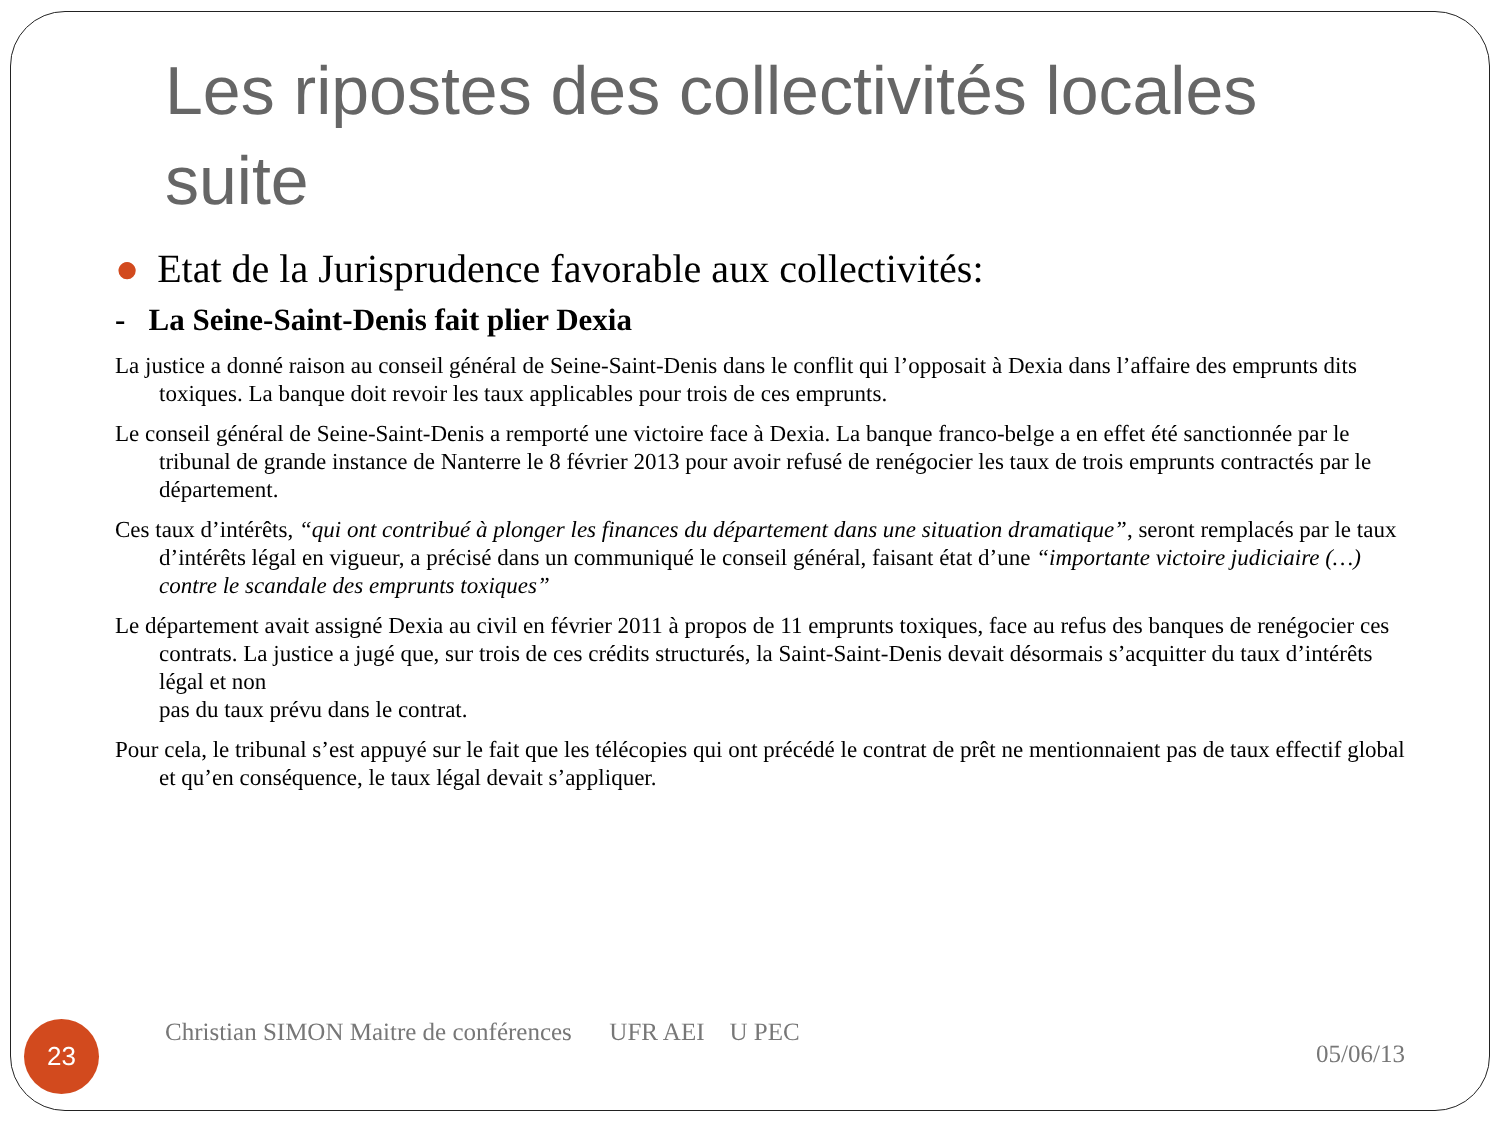Les ripostes des collectivités locales suite
● Etat de la Jurisprudence favorable aux collectivités:
- La Seine-Saint-Denis fait plier Dexia
La justice a donné raison au conseil général de Seine-Saint-Denis dans le conflit qui l’opposait à Dexia dans l’affaire des emprunts dits toxiques. La banque doit revoir les taux applicables pour trois de ces emprunts.
Le conseil général de Seine-Saint-Denis a remporté une victoire face à Dexia. La banque franco-belge a en effet été sanctionnée par le tribunal de grande instance de Nanterre le 8 février 2013 pour avoir refusé de renégocier les taux de trois emprunts contractés par le département.
Ces taux d’intérêts, “qui ont contribué à plonger les finances du département dans une situation dramatique”, seront remplacés par le taux d’intérêts légal en vigueur, a précisé dans un communiqué le conseil général, faisant état d’une “importante victoire judiciaire (…) contre le scandale des emprunts toxiques”
Le département avait assigné Dexia au civil en février 2011 à propos de 11 emprunts toxiques, face au refus des banques de renégocier ces contrats. La justice a jugé que, sur trois de ces crédits structurés, la Saint-Saint-Denis devait désormais s’acquitter du taux d’intérêts légal et non
pas du taux prévu dans le contrat.
Pour cela, le tribunal s’est appuyé sur le fait que les télécopies qui ont précédé le contrat de prêt ne mentionnaient pas de taux effectif global et qu’en conséquence, le taux légal devait s’appliquer.
23
Christian SIMON Maitre de conférences UFR AEI U PEC
05/06/13